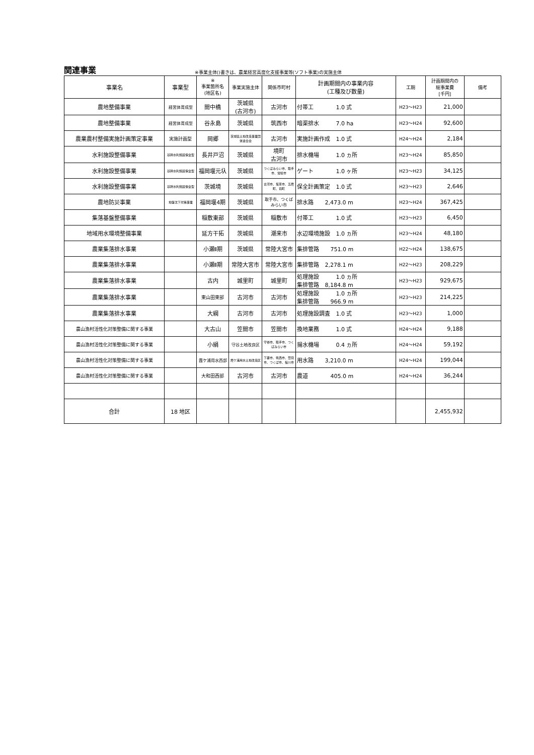関連事業
※事業主体()書きは、農業経営高度化支援事業等(ソフト事業)の実施主体
| 事業名 | 事業型 | ※ 事業箇所名 (地区名) | 事業実施主体 | 関係市町村 | 計画期間内の事業内容 (工種及び数量) | 工期 | 計画期間内の 総事業費 [千円] | 備考 |
| --- | --- | --- | --- | --- | --- | --- | --- | --- |
| 農地整備事業 | 経営体育成型 | 間中橋 | 茨城県 (古河市) | 古河市 | 付帯工 1.0 式 | H23～H23 | 21,000 | |
| 農地整備事業 | 経営体育成型 | 谷永島 | 茨城県 | 筑西市 | 暗渠排水 7.0 ha | H23～H24 | 92,600 | |
| 農業農村整備実施計画策定事業 | 実施計画型 | 岡郷 | 茨城県土地改良事業団体連合会 | 古河市 | 実施計画作成 1.0 式 | H24～H24 | 2,184 | |
| 水利施設整備事業 | 基幹水利施設保全型 | 長井戸沼 | 茨城県 | 境町 古河市 | 排水機場 1.0 ヵ所 | H23～H24 | 85,850 | |
| 水利施設整備事業 | 基幹水利施設保全型 | 福岡堰元圦 | 茨城県 | つくばみらい市、取手市、常総市 | ゲート 1.0 ヶ所 | H23～H23 | 34,125 | |
| 水利施設整備事業 | 基幹水利施設保全型 | 茨城境 | 茨城県 | 古河市、坂東市、五霞町、境町 | 保全計画策定 1.0 式 | H23～H23 | 2,646 | |
| 農地防災事業 | 地盤沈下対策事業 | 福岡堰4期 | 茨城県 | 取手市、つくばみらい市 | 排水路 2,473.0 m | H23～H24 | 367,425 | |
| 集落基盤整備事業 | | 稲敷東部 | 茨城県 | 稲敷市 | 付帯工 1.0 式 | H23～H23 | 6,450 | |
| 地域用水環境整備事業 | | 延方干拓 | 茨城県 | 潮来市 | 水辺環境施設 1.0 ヵ所 | H23～H24 | 48,180 | |
| 農業集落排水事業 | | 小瀬Ⅱ期 | 茨城県 | 常陸大宮市 | 集排管路 751.0 m | H22～H24 | 138,675 | |
| 農業集落排水事業 | | 小瀬Ⅱ期 | 常陸大宮市 | 常陸大宮市 | 集排管路 2,278.1 m | H22～H23 | 208,229 | |
| 農業集落排水事業 | | 古内 | 城里町 | 城里町 | 処理施設 1.0 ヵ所 集排管路 8,184.8 m | H23～H23 | 929,675 | |
| 農業集落排水事業 | | 東山田東部 | 古河市 | 古河市 | 処理施設 1.0 ヵ所 集排管路 966.9 m | H23～H23 | 214,225 | |
| 農業集落排水事業 | | 大綱 | 古河市 | 古河市 | 処理施設調査 1.0 式 | H23～H23 | 1,000 | |
| 農山漁村活性化対策整備に関する事業 | | 大古山 | 笠間市 | 笠間市 | 換地業務 1.0 式 | H24～H24 | 9,188 | |
| 農山漁村活性化対策整備に関する事業 | | 小絹 | 守谷土地改良区 | 守谷市、取手市、つくばみらい市 | 揚水機場 0.4 ヵ所 | H24～H24 | 59,192 | |
| 農山漁村活性化対策整備に関する事業 | | 霞ケ浦用水西部 | 霞ケ浦用水土地改良区 | 下妻市、筑西市、笠間市、つくば市、桜川市 | 用水路 3,210.0 m | H24～H24 | 199,044 | |
| 農山漁村活性化対策整備に関する事業 | | 大和田西部 | 古河市 | 古河市 | 農道 405.0 m | H24～H24 | 36,244 | |
| 合計 | 18 地区 | | | | | | 2,455,932 | |